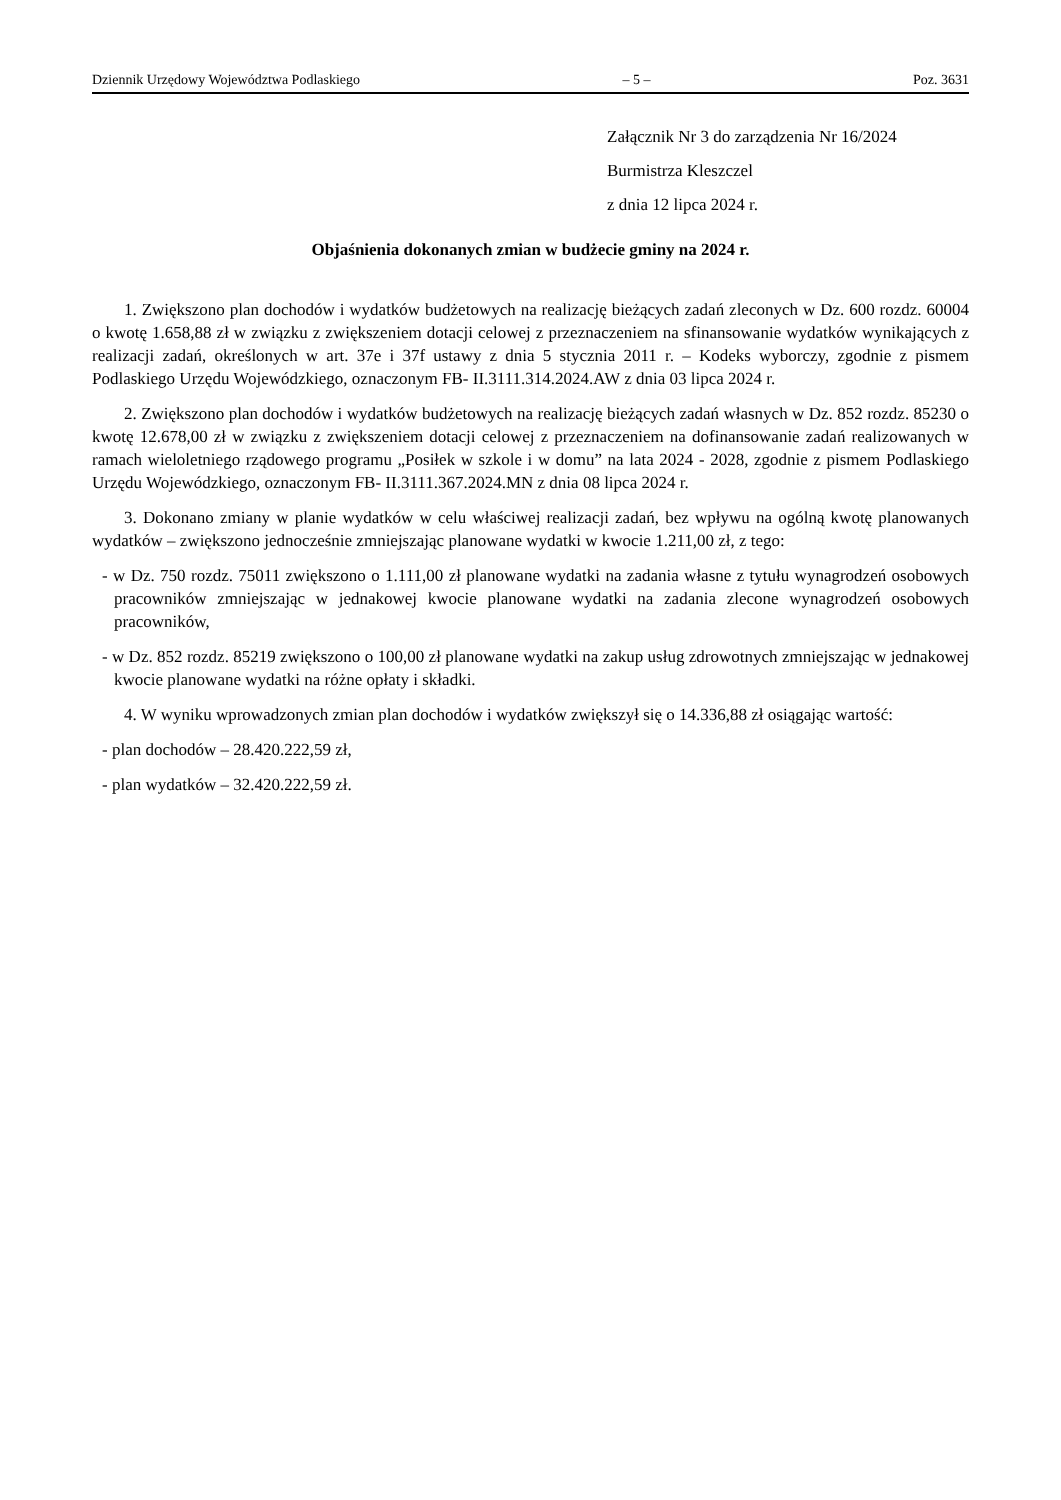Dziennik Urzędowy Województwa Podlaskiego – 5 – Poz. 3631
Załącznik Nr 3 do zarządzenia Nr 16/2024
Burmistrza Kleszczel
z dnia 12 lipca 2024 r.
Objaśnienia dokonanych zmian w budżecie gminy na 2024 r.
1. Zwiększono plan dochodów i wydatków budżetowych na realizację bieżących zadań zleconych w Dz. 600 rozdz. 60004 o kwotę 1.658,88 zł w związku z zwiększeniem dotacji celowej z przeznaczeniem na sfinansowanie wydatków wynikających z realizacji zadań, określonych w art. 37e i 37f ustawy z dnia 5 stycznia 2011 r. – Kodeks wyborczy, zgodnie z pismem Podlaskiego Urzędu Wojewódzkiego, oznaczonym FB- II.3111.314.2024.AW z dnia 03 lipca 2024 r.
2. Zwiększono plan dochodów i wydatków budżetowych na realizację bieżących zadań własnych w Dz. 852 rozdz. 85230 o kwotę 12.678,00 zł w związku z zwiększeniem dotacji celowej z przeznaczeniem na dofinansowanie zadań realizowanych w ramach wieloletniego rządowego programu „Posiłek w szkole i w domu” na lata 2024 - 2028, zgodnie z pismem Podlaskiego Urzędu Wojewódzkiego, oznaczonym FB- II.3111.367.2024.MN z dnia 08 lipca 2024 r.
3. Dokonano zmiany w planie wydatków w celu właściwej realizacji zadań, bez wpływu na ogólną kwotę planowanych wydatków – zwiększono jednocześnie zmniejszając planowane wydatki w kwocie 1.211,00 zł, z tego:
- w Dz. 750 rozdz. 75011 zwiększono o 1.111,00 zł planowane wydatki na zadania własne z tytułu wynagrodzeń osobowych pracowników zmniejszając w jednakowej kwocie planowane wydatki na zadania zlecone wynagrodzeń osobowych pracowników,
- w Dz. 852 rozdz. 85219 zwiększono o 100,00 zł planowane wydatki na zakup usług zdrowotnych zmniejszając w jednakowej kwocie planowane wydatki na różne opłaty i składki.
4. W wyniku wprowadzonych zmian plan dochodów i wydatków zwiększył się o 14.336,88 zł osiągając wartość:
- plan dochodów – 28.420.222,59 zł,
- plan wydatków – 32.420.222,59 zł.